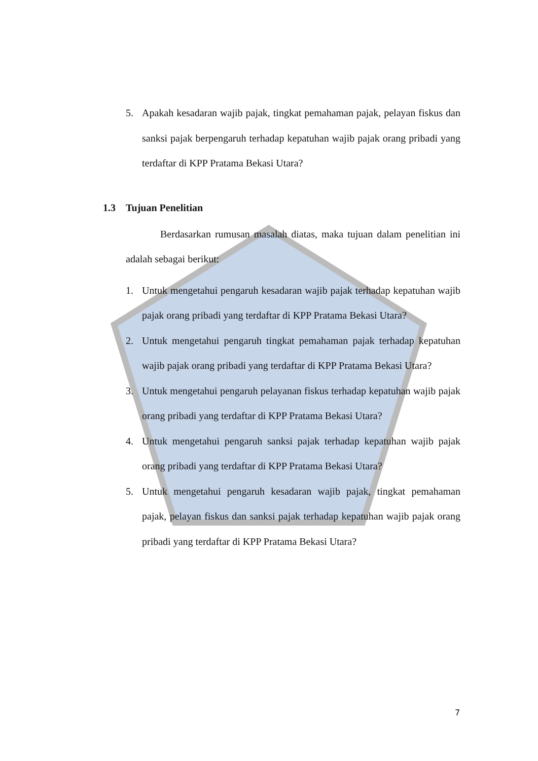5. Apakah kesadaran wajib pajak, tingkat pemahaman pajak, pelayan fiskus dan sanksi pajak berpengaruh terhadap kepatuhan wajib pajak orang pribadi yang terdaftar di KPP Pratama Bekasi Utara?
1.3 Tujuan Penelitian
Berdasarkan rumusan masalah diatas, maka tujuan dalam penelitian ini adalah sebagai berikut:
1. Untuk mengetahui pengaruh kesadaran wajib pajak terhadap kepatuhan wajib pajak orang pribadi yang terdaftar di KPP Pratama Bekasi Utara?
2. Untuk mengetahui pengaruh tingkat pemahaman pajak terhadap kepatuhan wajib pajak orang pribadi yang terdaftar di KPP Pratama Bekasi Utara?
3. Untuk mengetahui pengaruh pelayanan fiskus terhadap kepatuhan wajib pajak orang pribadi yang terdaftar di KPP Pratama Bekasi Utara?
4. Untuk mengetahui pengaruh sanksi pajak terhadap kepatuhan wajib pajak orang pribadi yang terdaftar di KPP Pratama Bekasi Utara?
5. Untuk mengetahui pengaruh kesadaran wajib pajak, tingkat pemahaman pajak, pelayan fiskus dan sanksi pajak terhadap kepatuhan wajib pajak orang pribadi yang terdaftar di KPP Pratama Bekasi Utara?
7